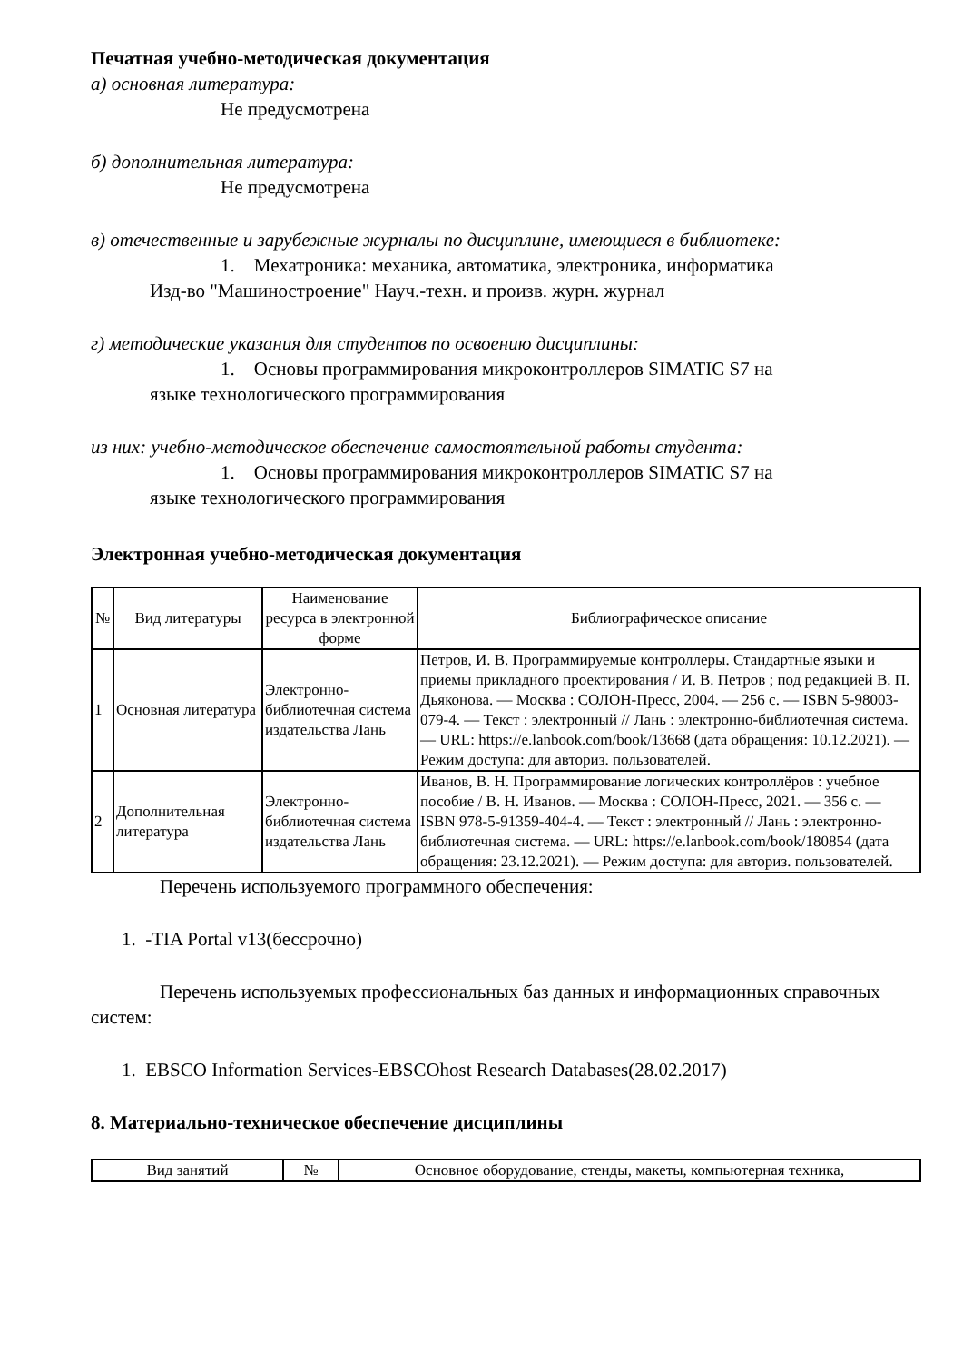Печатная учебно-методическая документация
а) основная литература:
Не предусмотрена
б) дополнительная литература:
Не предусмотрена
в) отечественные и зарубежные журналы по дисциплине, имеющиеся в библиотеке:
1. Мехатроника: механика, автоматика, электроника, информатика
Изд-во "Машиностроение" Науч.-техн. и произв. журн. журнал
г) методические указания для студентов по освоению дисциплины:
1. Основы программирования микроконтроллеров SIMATIC S7 на
языке технологического программирования
из них: учебно-методическое обеспечение самостоятельной работы студента:
1. Основы программирования микроконтроллеров SIMATIC S7 на
языке технологического программирования
Электронная учебно-методическая документация
| № | Вид литературы | Наименование ресурса в электронной форме | Библиографическое описание |
| --- | --- | --- | --- |
| 1 | Основная литература | Электронно-библиотечная система издательства Лань | Петров, И. В. Программируемые контроллеры. Стандартные языки и приемы прикладного проектирования / И. В. Петров ; под редакцией В. П. Дьяконова. — Москва : СОЛОН-Пресс, 2004. — 256 с. — ISBN 5-98003-079-4. — Текст : электронный // Лань : электронно-библиотечная система. — URL: https://e.lanbook.com/book/13668 (дата обращения: 10.12.2021). — Режим доступа: для авториз. пользователей. |
| 2 | Дополнительная литература | Электронно-библиотечная система издательства Лань | Иванов, В. Н. Программирование логических контроллёров : учебное пособие / В. Н. Иванов. — Москва : СОЛОН-Пресс, 2021. — 356 с. — ISBN 978-5-91359-404-4. — Текст : электронный // Лань : электронно-библиотечная система. — URL: https://e.lanbook.com/book/180854 (дата обращения: 23.12.2021). — Режим доступа: для авториз. пользователей. |
Перечень используемого программного обеспечения:
1. -TIA Portal v13(бессрочно)
Перечень используемых профессиональных баз данных и информационных справочных систем:
1. EBSCO Information Services-EBSCOhost Research Databases(28.02.2017)
8. Материально-техническое обеспечение дисциплины
| Вид занятий | № | Основное оборудование, стенды, макеты, компьютерная техника, |
| --- | --- | --- |